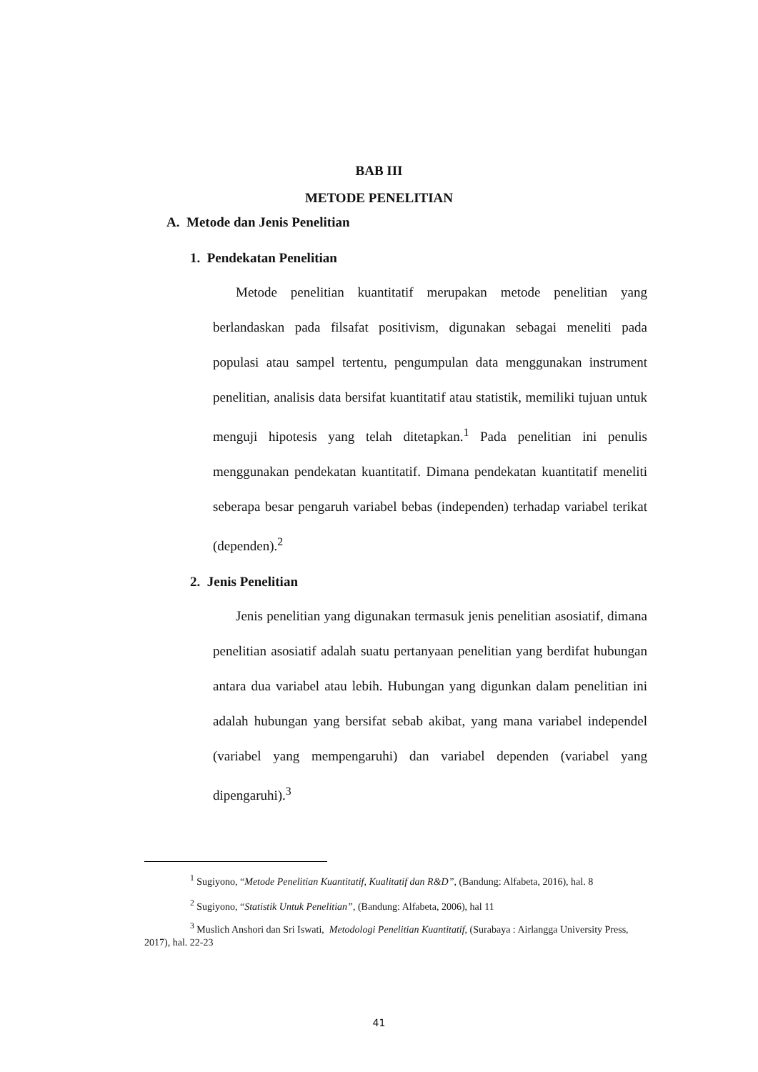BAB III
METODE PENELITIAN
A. Metode dan Jenis Penelitian
1. Pendekatan Penelitian
Metode penelitian kuantitatif merupakan metode penelitian yang berlandaskan pada filsafat positivism, digunakan sebagai meneliti pada populasi atau sampel tertentu, pengumpulan data menggunakan instrument penelitian, analisis data bersifat kuantitatif atau statistik, memiliki tujuan untuk menguji hipotesis yang telah ditetapkan.<sup>1</sup> Pada penelitian ini penulis menggunakan pendekatan kuantitatif. Dimana pendekatan kuantitatif meneliti seberapa besar pengaruh variabel bebas (independen) terhadap variabel terikat (dependen).<sup>2</sup>
2. Jenis Penelitian
Jenis penelitian yang digunakan termasuk jenis penelitian asosiatif, dimana penelitian asosiatif adalah suatu pertanyaan penelitian yang berdifat hubungan antara dua variabel atau lebih. Hubungan yang digunkan dalam penelitian ini adalah hubungan yang bersifat sebab akibat, yang mana variabel independel (variabel yang mempengaruhi) dan variabel dependen (variabel yang dipengaruhi).<sup>3</sup>
<sup>1</sup> Sugiyono, “Metode Penelitian Kuantitatif, Kualitatif dan R&D”, (Bandung: Alfabeta, 2016), hal. 8
<sup>2</sup> Sugiyono, “Statistik Untuk Penelitian”, (Bandung: Alfabeta, 2006), hal 11
<sup>3</sup> Muslich Anshori dan Sri Iswati, Metodologi Penelitian Kuantitatif, (Surabaya : Airlangga University Press, 2017), hal. 22-23
41